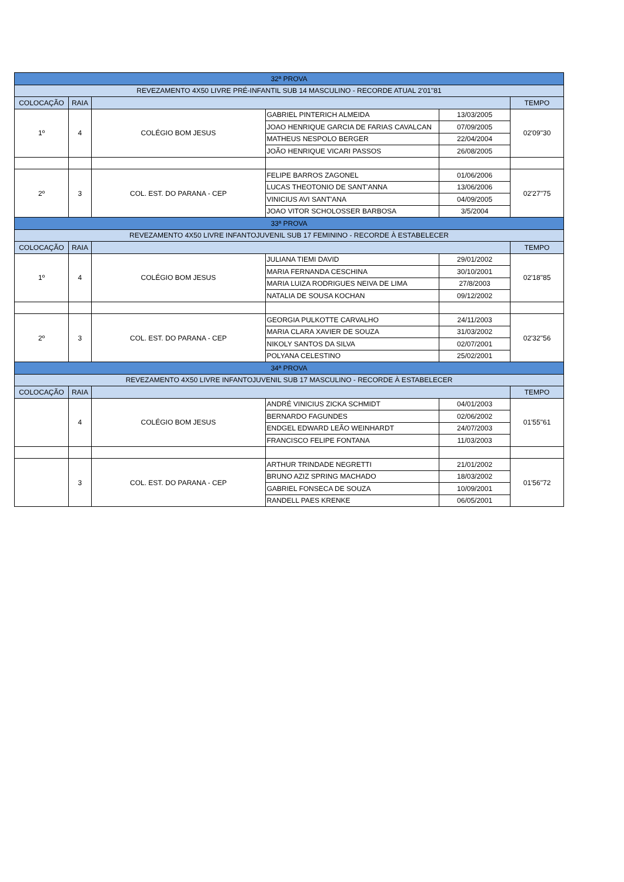| 32ª PROVA | | | | | |
| --- | --- | --- | --- | --- | --- |
| REVEZAMENTO 4X50 LIVRE PRÉ-INFANTIL SUB 14 MASCULINO - RECORDE ATUAL 2'01''81 | | | | | |
| COLOCAÇÃO | RAIA | | | | TEMPO |
| 1º | 4 | COLÉGIO BOM JESUS | GABRIEL PINTERICH ALMEIDA | 13/03/2005 | 02'09"30 |
| | | | JOAO HENRIQUE GARCIA DE FARIAS CAVALCAN | 07/09/2005 | |
| | | | MATHEUS NESPOLO BERGER | 22/04/2004 | |
| | | | JOÃO HENRIQUE VICARI PASSOS | 26/08/2005 | |
| 2º | 3 | COL. EST. DO PARANA - CEP | FELIPE BARROS ZAGONEL | 01/06/2006 | 02'27"75 |
| | | | LUCAS THEOTONIO DE SANT'ANNA | 13/06/2006 | |
| | | | VINICIUS AVI SANT'ANA | 04/09/2005 | |
| | | | JOAO VITOR SCHOLOSSER BARBOSA | 3/5/2004 | |
| 33ª PROVA | | | | | |
| REVEZAMENTO 4X50 LIVRE INFANTOJUVENIL SUB 17 FEMININO - RECORDE À ESTABELECER | | | | | |
| COLOCAÇÃO | RAIA | | | | TEMPO |
| 1º | 4 | COLÉGIO BOM JESUS | JULIANA TIEMI DAVID | 29/01/2002 | 02'18"85 |
| | | | MARIA FERNANDA CESCHINA | 30/10/2001 | |
| | | | MARIA LUIZA RODRIGUES NEIVA DE LIMA | 27/8/2003 | |
| | | | NATALIA DE SOUSA KOCHAN | 09/12/2002 | |
| 2º | 3 | COL. EST. DO PARANA - CEP | GEORGIA PULKOTTE CARVALHO | 24/11/2003 | 02'32"56 |
| | | | MARIA CLARA XAVIER DE SOUZA | 31/03/2002 | |
| | | | NIKOLY SANTOS DA SILVA | 02/07/2001 | |
| | | | POLYANA CELESTINO | 25/02/2001 | |
| 34ª PROVA | | | | | |
| REVEZAMENTO 4X50 LIVRE INFANTOJUVENIL SUB 17 MASCULINO - RECORDE À ESTABELECER | | | | | |
| COLOCAÇÃO | RAIA | | | | TEMPO |
| | 4 | COLÉGIO BOM JESUS | ANDRÉ VINICIUS ZICKA SCHMIDT | 04/01/2003 | 01'55"61 |
| | | | BERNARDO FAGUNDES | 02/06/2002 | |
| | | | ENDGEL EDWARD LEÃO WEINHARDT | 24/07/2003 | |
| | | | FRANCISCO FELIPE FONTANA | 11/03/2003 | |
| | 3 | COL. EST. DO PARANA - CEP | ARTHUR TRINDADE NEGRETTI | 21/01/2002 | 01'56"72 |
| | | | BRUNO AZIZ SPRING MACHADO | 18/03/2002 | |
| | | | GABRIEL FONSECA DE SOUZA | 10/09/2001 | |
| | | | RANDELL PAES KRENKE | 06/05/2001 | |